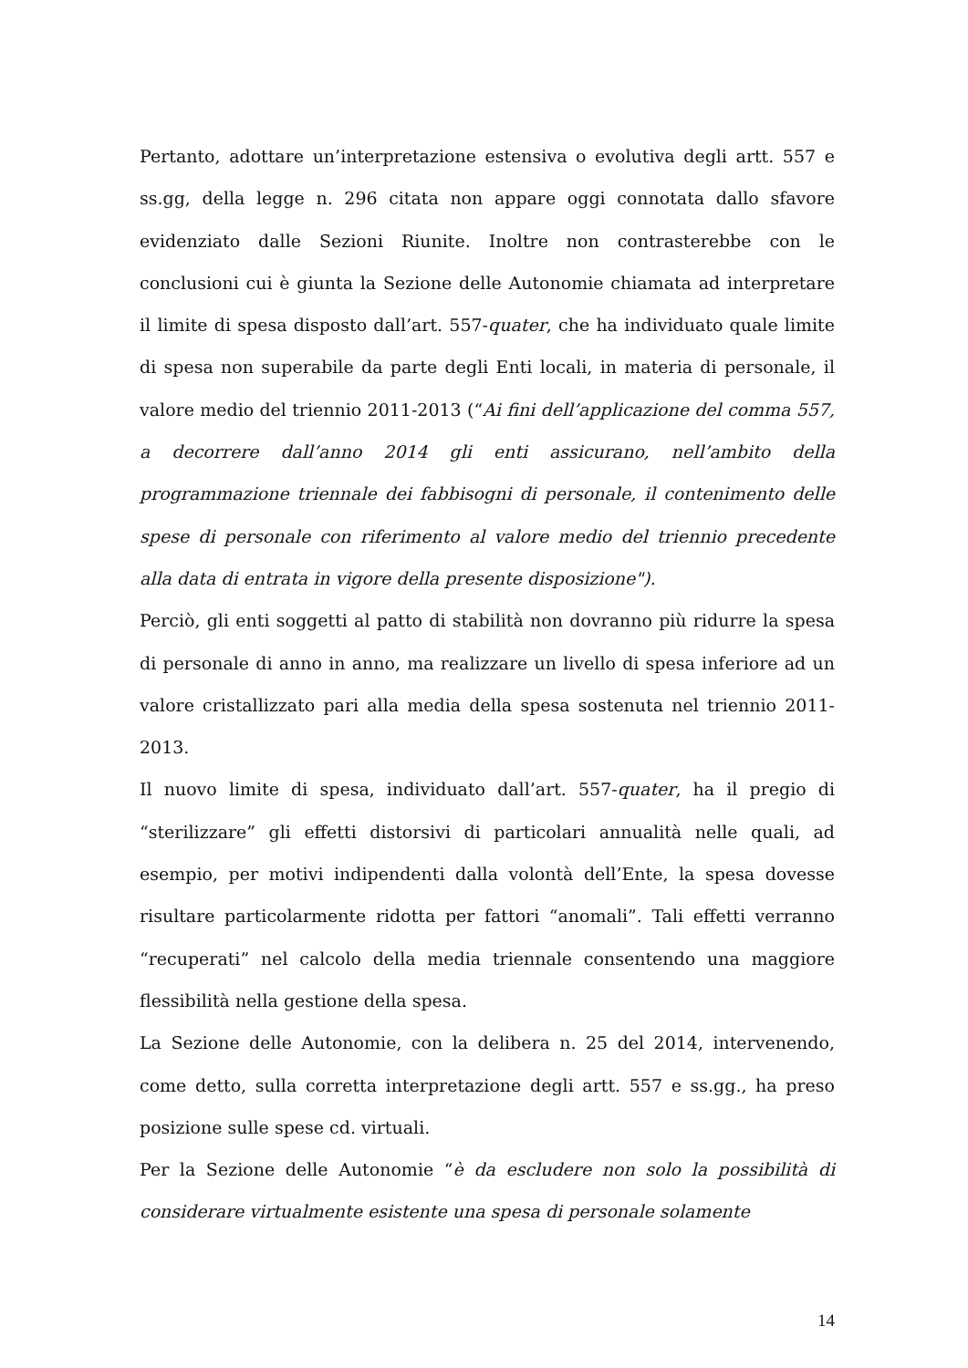Pertanto, adottare un’interpretazione estensiva o evolutiva degli artt. 557 e ss.gg, della legge n. 296 citata non appare oggi connotata dallo sfavore evidenziato dalle Sezioni Riunite. Inoltre non contrasterebbe con le conclusioni cui è giunta la Sezione delle Autonomie chiamata ad interpretare il limite di spesa disposto dall’art. 557-quater, che ha individuato quale limite di spesa non superabile da parte degli Enti locali, in materia di personale, il valore medio del triennio 2011-2013 (“Ai fini dell’applicazione del comma 557, a decorrere dall’anno 2014 gli enti assicurano, nell’ambito della programmazione triennale dei fabbisogni di personale, il contenimento delle spese di personale con riferimento al valore medio del triennio precedente alla data di entrata in vigore della presente disposizione").
Perciò, gli enti soggetti al patto di stabilità non dovranno più ridurre la spesa di personale di anno in anno, ma realizzare un livello di spesa inferiore ad un valore cristallizzato pari alla media della spesa sostenuta nel triennio 2011-2013.
Il nuovo limite di spesa, individuato dall’art. 557-quater, ha il pregio di “sterilizzare” gli effetti distorsivi di particolari annualità nelle quali, ad esempio, per motivi indipendenti dalla volontà dell’Ente, la spesa dovesse risultare particolarmente ridotta per fattori “anomali”. Tali effetti verranno “recuperati” nel calcolo della media triennale consentendo una maggiore flessibilità nella gestione della spesa.
La Sezione delle Autonomie, con la delibera n. 25 del 2014, intervenendo, come detto, sulla corretta interpretazione degli artt. 557 e ss.gg., ha preso posizione sulle spese cd. virtuali.
Per la Sezione delle Autonomie “è da escludere non solo la possibilità di considerare virtualmente esistente una spesa di personale solamente
14